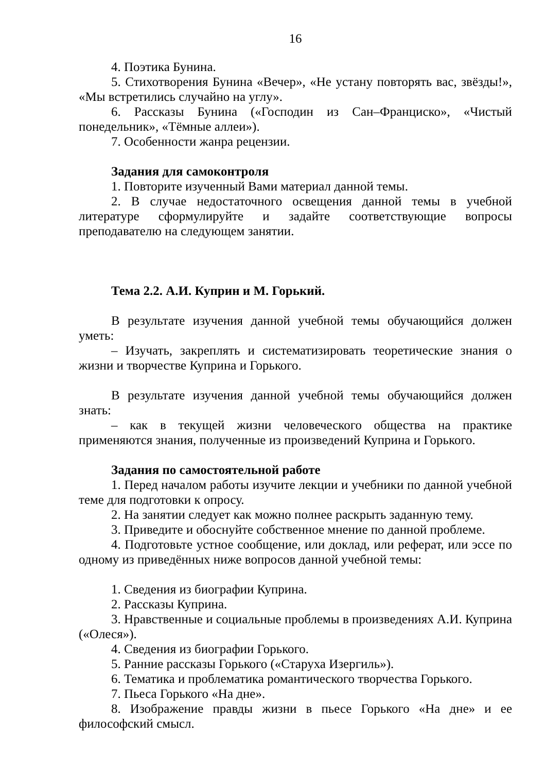16
4. Поэтика Бунина.
5. Стихотворения Бунина «Вечер», «Не устану повторять вас, звёзды!», «Мы встретились случайно на углу».
6. Рассказы Бунина («Господин из Сан–Франциско», «Чистый понедельник», «Тёмные аллеи»).
7. Особенности жанра рецензии.
Задания для самоконтроля
1. Повторите изученный Вами материал данной темы.
2. В случае недостаточного освещения данной темы в учебной литературе сформулируйте и задайте соответствующие вопросы преподавателю на следующем занятии.
Тема 2.2. А.И. Куприн и М. Горький.
В результате изучения данной учебной темы обучающийся должен уметь:
– Изучать, закреплять и систематизировать теоретические знания о жизни и творчестве Куприна и Горького.
В результате изучения данной учебной темы обучающийся должен знать:
– как в текущей жизни человеческого общества на практике применяются знания, полученные из произведений Куприна и Горького.
Задания по самостоятельной работе
1. Перед началом работы изучите лекции и учебники по данной учебной теме для подготовки к опросу.
2. На занятии следует как можно полнее раскрыть заданную тему.
3. Приведите и обоснуйте собственное мнение по данной проблеме.
4. Подготовьте устное сообщение, или доклад, или реферат, или эссе по одному из приведённых ниже вопросов данной учебной темы:
1. Сведения из биографии Куприна.
2. Рассказы Куприна.
3. Нравственные и социальные проблемы в произведениях А.И. Куприна («Олеся»).
4. Сведения из биографии Горького.
5. Ранние рассказы Горького («Старуха Изергиль»).
6. Тематика и проблематика романтического творчества Горького.
7. Пьеса Горького «На дне».
8. Изображение правды жизни в пьесе Горького «На дне» и ее философский смысл.